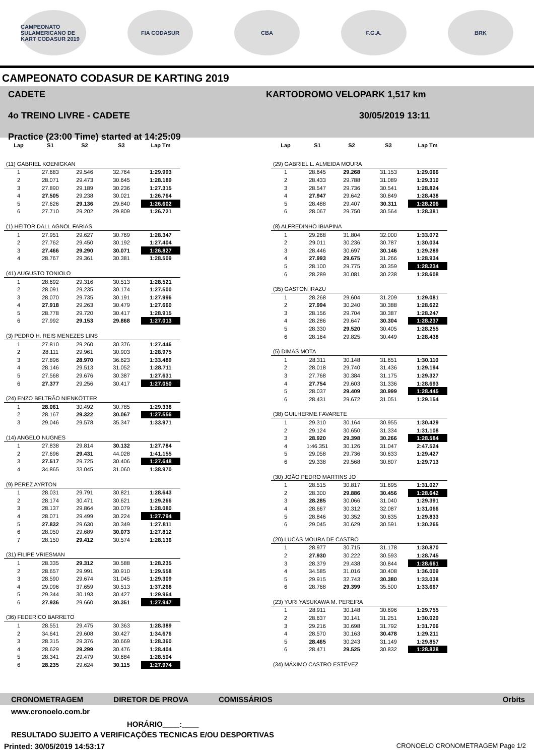CAMPEONATO SULAMERICANO DE KART CODASUR 2019
FIA CODASUR CBA F.G.A. BRK
CAMPEONATO CODASUR DE KARTING 2019
CADETE
4o TREINO LIVRE - CADETE
Practice (23:00 Time) started at 14:25:09
KARTODROMO VELOPARK 1,517 km
30/05/2019 13:11
| Lap | S1 | S2 | S3 | Lap Tm |
| --- | --- | --- | --- | --- |
| (11) GABRIEL KOENIGKAN | | | | |
| 1 | 27.683 | 29.546 | 32.764 | 1:29.993 |
| 2 | 28.071 | 29.473 | 30.645 | 1:28.189 |
| 3 | 27.890 | 29.189 | 30.236 | 1:27.315 |
| 4 | 27.505 | 29.238 | 30.021 | 1:26.764 |
| 5 | 27.626 | 29.136 | 29.840 | 1:26.602 |
| 6 | 27.710 | 29.202 | 29.809 | 1:26.721 |
| (1) HEITOR DALL AGNOL FARIAS | | | | |
| 1 | 27.951 | 29.627 | 30.769 | 1:28.347 |
| 2 | 27.762 | 29.450 | 30.192 | 1:27.404 |
| 3 | 27.466 | 29.290 | 30.071 | 1:26.827 |
| 4 | 28.767 | 29.361 | 30.381 | 1:28.509 |
| (41) AUGUSTO TONIOLO | | | | |
| 1 | 28.692 | 29.316 | 30.513 | 1:28.521 |
| 2 | 28.091 | 29.235 | 30.174 | 1:27.500 |
| 3 | 28.070 | 29.735 | 30.191 | 1:27.996 |
| 4 | 27.918 | 29.263 | 30.479 | 1:27.660 |
| 5 | 28.778 | 29.720 | 30.417 | 1:28.915 |
| 6 | 27.992 | 29.153 | 29.868 | 1:27.013 |
| (3) PEDRO H. REIS MENEZES LINS | | | | |
| 1 | 27.810 | 29.260 | 30.376 | 1:27.446 |
| 2 | 28.111 | 29.961 | 30.903 | 1:28.975 |
| 3 | 27.896 | 28.970 | 36.623 | 1:33.489 |
| 4 | 28.146 | 29.513 | 31.052 | 1:28.711 |
| 5 | 27.568 | 29.676 | 30.387 | 1:27.631 |
| 6 | 27.377 | 29.256 | 30.417 | 1:27.050 |
| (24) ENZO BELTRÃO NIENKÖTTER | | | | |
| 1 | 28.061 | 30.492 | 30.785 | 1:29.338 |
| 2 | 28.167 | 29.322 | 30.067 | 1:27.556 |
| 3 | 29.046 | 29.578 | 35.347 | 1:33.971 |
| (14) ANGELO NUGNES | | | | |
| 1 | 27.838 | 29.814 | 30.132 | 1:27.784 |
| 2 | 27.696 | 29.431 | 44.028 | 1:41.155 |
| 3 | 27.517 | 29.725 | 30.406 | 1:27.648 |
| 4 | 34.865 | 33.045 | 31.060 | 1:38.970 |
| (9) PEREZ AYRTON | | | | |
| 1 | 28.031 | 29.791 | 30.821 | 1:28.643 |
| 2 | 28.174 | 30.471 | 30.621 | 1:29.266 |
| 3 | 28.137 | 29.864 | 30.079 | 1:28.080 |
| 4 | 28.071 | 29.499 | 30.224 | 1:27.794 |
| 5 | 27.832 | 29.630 | 30.349 | 1:27.811 |
| 6 | 28.050 | 29.689 | 30.073 | 1:27.812 |
| 7 | 28.150 | 29.412 | 30.574 | 1:28.136 |
| (31) FILIPE VRIESMAN | | | | |
| 1 | 28.335 | 29.312 | 30.588 | 1:28.235 |
| 2 | 28.657 | 29.991 | 30.910 | 1:29.558 |
| 3 | 28.590 | 29.674 | 31.045 | 1:29.309 |
| 4 | 29.096 | 37.659 | 30.513 | 1:37.268 |
| 5 | 29.344 | 30.193 | 30.427 | 1:29.964 |
| 6 | 27.936 | 29.660 | 30.351 | 1:27.947 |
| (36) FEDERICO BARRETO | | | | |
| 1 | 28.551 | 29.475 | 30.363 | 1:28.389 |
| 2 | 34.641 | 29.608 | 30.427 | 1:34.676 |
| 3 | 28.315 | 29.376 | 30.669 | 1:28.360 |
| 4 | 28.629 | 29.299 | 30.476 | 1:28.404 |
| 5 | 28.341 | 29.479 | 30.684 | 1:28.504 |
| 6 | 28.235 | 29.624 | 30.115 | 1:27.974 |
| Lap | S1 | S2 | S3 | Lap Tm |
| --- | --- | --- | --- | --- |
| (29) GABRIEL L. ALMEIDA MOURA | | | | |
| 1 | 28.645 | 29.268 | 31.153 | 1:29.066 |
| 2 | 28.433 | 29.788 | 31.089 | 1:29.310 |
| 3 | 28.547 | 29.736 | 30.541 | 1:28.824 |
| 4 | 27.947 | 29.642 | 30.849 | 1:28.438 |
| 5 | 28.488 | 29.407 | 30.311 | 1:28.206 |
| 6 | 28.067 | 29.750 | 30.564 | 1:28.381 |
| (8) ALFREDINHO IBIAPINA | | | | |
| 1 | 29.268 | 31.804 | 32.000 | 1:33.072 |
| 2 | 29.011 | 30.236 | 30.787 | 1:30.034 |
| 3 | 28.446 | 30.697 | 30.146 | 1:29.289 |
| 4 | 27.993 | 29.675 | 31.266 | 1:28.934 |
| 5 | 28.100 | 29.775 | 30.359 | 1:28.234 |
| 6 | 28.289 | 30.081 | 30.238 | 1:28.608 |
| (35) GASTON IRAZU | | | | |
| 1 | 28.268 | 29.604 | 31.209 | 1:29.081 |
| 2 | 27.994 | 30.240 | 30.388 | 1:28.622 |
| 3 | 28.156 | 29.704 | 30.387 | 1:28.247 |
| 4 | 28.286 | 29.647 | 30.304 | 1:28.237 |
| 5 | 28.330 | 29.520 | 30.405 | 1:28.255 |
| 6 | 28.164 | 29.825 | 30.449 | 1:28.438 |
| (5) DIMAS MOTA | | | | |
| 1 | 28.311 | 30.148 | 31.651 | 1:30.110 |
| 2 | 28.018 | 29.740 | 31.436 | 1:29.194 |
| 3 | 27.768 | 30.384 | 31.175 | 1:29.327 |
| 4 | 27.754 | 29.603 | 31.336 | 1:28.693 |
| 5 | 28.037 | 29.409 | 30.999 | 1:28.445 |
| 6 | 28.431 | 29.672 | 31.051 | 1:29.154 |
| (38) GUILHERME FAVARETE | | | | |
| 1 | 29.310 | 30.164 | 30.955 | 1:30.429 |
| 2 | 29.124 | 30.650 | 31.334 | 1:31.108 |
| 3 | 28.920 | 29.398 | 30.266 | 1:28.584 |
| 4 | 1:46.351 | 30.126 | 31.047 | 2:47.524 |
| 5 | 29.058 | 29.736 | 30.633 | 1:29.427 |
| 6 | 29.338 | 29.568 | 30.807 | 1:29.713 |
| (30) JOÃO PEDRO MARTINS JO | | | | |
| 1 | 28.515 | 30.817 | 31.695 | 1:31.027 |
| 2 | 28.300 | 29.886 | 30.456 | 1:28.642 |
| 3 | 28.285 | 30.066 | 31.040 | 1:29.391 |
| 4 | 28.667 | 30.312 | 32.087 | 1:31.066 |
| 5 | 28.846 | 30.352 | 30.635 | 1:29.833 |
| 6 | 29.045 | 30.629 | 30.591 | 1:30.265 |
| (20) LUCAS MOURA DE CASTRO | | | | |
| 1 | 28.977 | 30.715 | 31.178 | 1:30.870 |
| 2 | 27.930 | 30.222 | 30.593 | 1:28.745 |
| 3 | 28.379 | 29.438 | 30.844 | 1:28.661 |
| 4 | 34.585 | 31.016 | 30.408 | 1:36.009 |
| 5 | 29.915 | 32.743 | 30.380 | 1:33.038 |
| 6 | 28.768 | 29.399 | 35.500 | 1:33.667 |
| (23) YURI YASUKAWA M. PEREIRA | | | | |
| 1 | 28.911 | 30.148 | 30.696 | 1:29.755 |
| 2 | 28.637 | 30.141 | 31.251 | 1:30.029 |
| 3 | 29.216 | 30.698 | 31.792 | 1:31.706 |
| 4 | 28.570 | 30.163 | 30.478 | 1:29.211 |
| 5 | 28.465 | 30.243 | 31.149 | 1:29.857 |
| 6 | 28.471 | 29.525 | 30.832 | 1:28.828 |
| (34) MÁXIMO CASTRO ESTÉVEZ | | | | |
CRONOMETRAGEM DIRETOR DE PROVA COMISSÁRIOS Orbits
www.cronoelo.com.br
HORÁRIO____:____
RESULTADO SUJEITO A VERIFICAÇÕES TECNICAS E/OU DESPORTIVAS
Printed: 30/05/2019 14:53:17 CRONOELO CRONOMETRAGEM Page 1/2